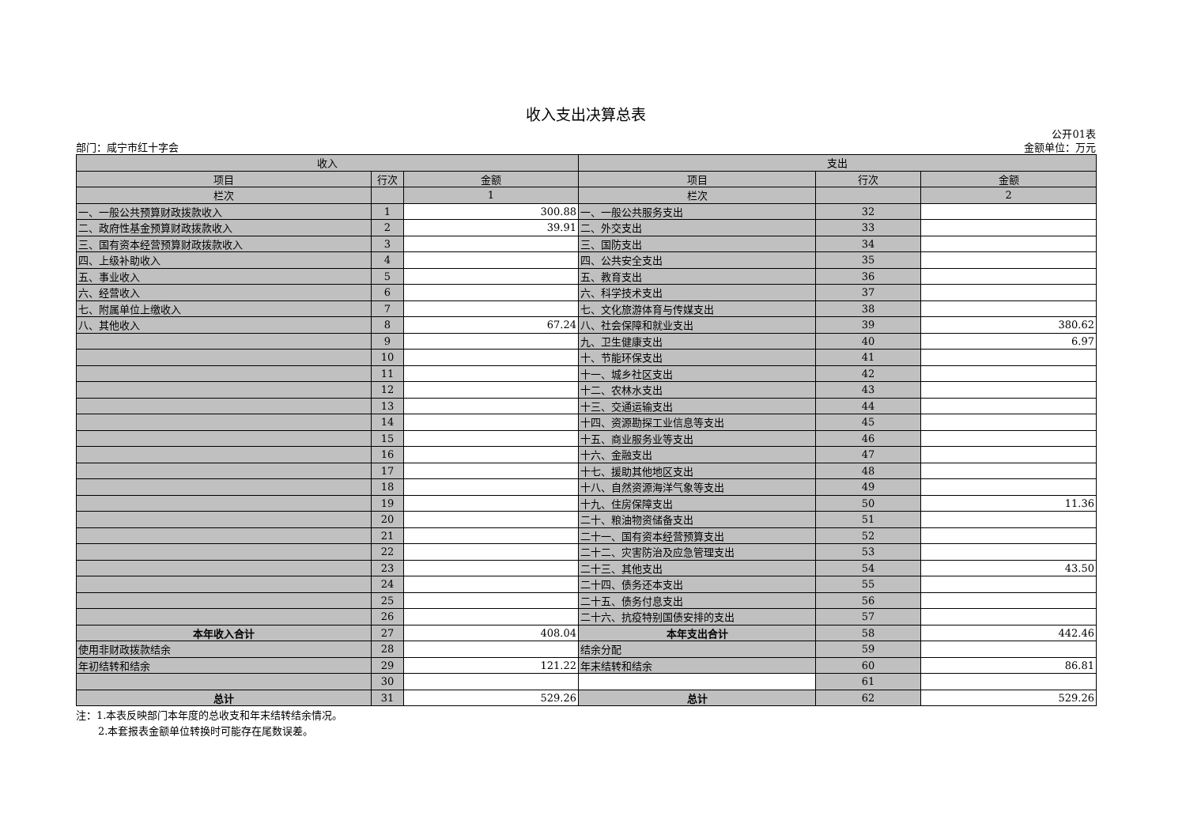收入支出决算总表
部门：咸宁市红十字会 公开01表
金额单位：万元
| 收入 | | | 支出 | | |
| --- | --- | --- | --- | --- | --- |
| 项目 | 行次 | 金额 | 项目 | 行次 | 金额 |
| 栏次 | | 1 | 栏次 | | 2 |
| 一、一般公共预算财政拨款收入 | 1 | 300.88 | 一、一般公共服务支出 | 32 | |
| 二、政府性基金预算财政拨款收入 | 2 | 39.91 | 二、外交支出 | 33 | |
| 三、国有资本经营预算财政拨款收入 | 3 | | 三、国防支出 | 34 | |
| 四、上级补助收入 | 4 | | 四、公共安全支出 | 35 | |
| 五、事业收入 | 5 | | 五、教育支出 | 36 | |
| 六、经营收入 | 6 | | 六、科学技术支出 | 37 | |
| 七、附属单位上缴收入 | 7 | | 七、文化旅游体育与传媒支出 | 38 | |
| 八、其他收入 | 8 | 67.24 | 八、社会保障和就业支出 | 39 | 380.62 |
| | 9 | | 九、卫生健康支出 | 40 | 6.97 |
| | 10 | | 十、节能环保支出 | 41 | |
| | 11 | | 十一、城乡社区支出 | 42 | |
| | 12 | | 十二、农林水支出 | 43 | |
| | 13 | | 十三、交通运输支出 | 44 | |
| | 14 | | 十四、资源勘探工业信息等支出 | 45 | |
| | 15 | | 十五、商业服务业等支出 | 46 | |
| | 16 | | 十六、金融支出 | 47 | |
| | 17 | | 十七、援助其他地区支出 | 48 | |
| | 18 | | 十八、自然资源海洋气象等支出 | 49 | |
| | 19 | | 十九、住房保障支出 | 50 | 11.36 |
| | 20 | | 二十、粮油物资储备支出 | 51 | |
| | 21 | | 二十一、国有资本经营预算支出 | 52 | |
| | 22 | | 二十二、灾害防治及应急管理支出 | 53 | |
| | 23 | | 二十三、其他支出 | 54 | 43.50 |
| | 24 | | 二十四、债务还本支出 | 55 | |
| | 25 | | 二十五、债务付息支出 | 56 | |
| | 26 | | 二十六、抗疫特别国债安排的支出 | 57 | |
| 本年收入合计 | 27 | 408.04 | 本年支出合计 | 58 | 442.46 |
| 使用非财政拨款结余 | 28 | | 结余分配 | 59 | |
| 年初结转和结余 | 29 | 121.22 | 年末结转和结余 | 60 | 86.81 |
| | 30 | | | 61 | |
| 总计 | 31 | 529.26 | 总计 | 62 | 529.26 |
注：1.本表反映部门本年度的总收支和年末结转结余情况。
2.本套报表金额单位转换时可能存在尾数误差。